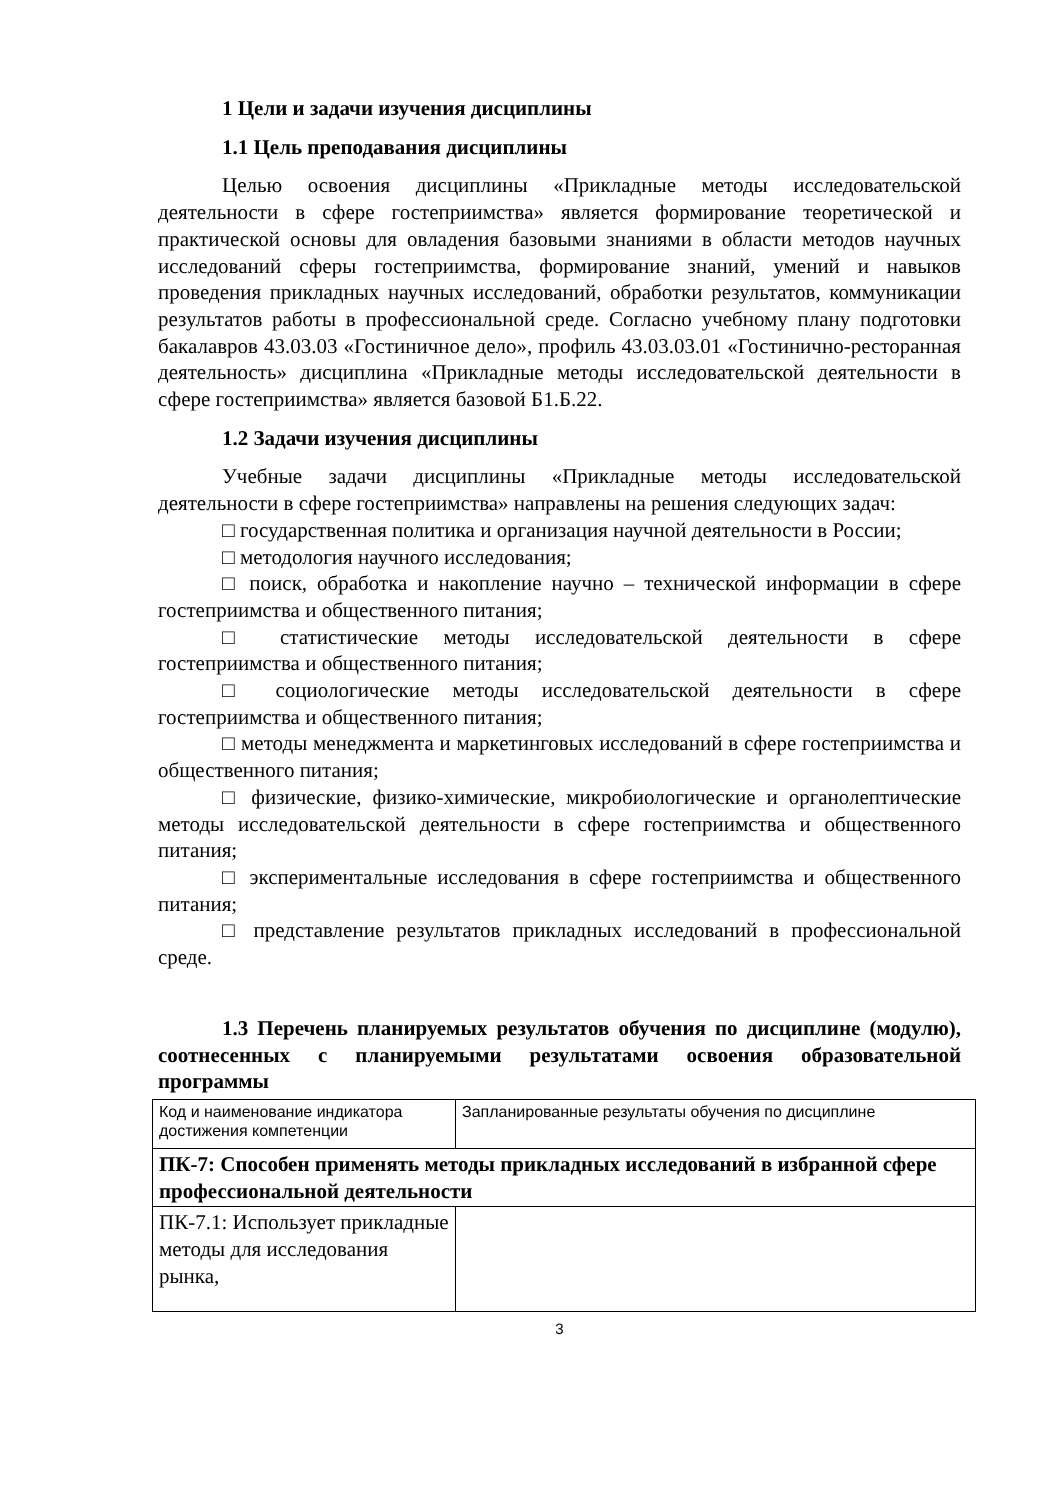1 Цели и задачи изучения дисциплины
1.1 Цель преподавания дисциплины
Целью освоения дисциплины «Прикладные методы исследовательской деятельности в сфере гостеприимства» является формирование теоретической и практической основы для овладения базовыми знаниями в области методов научных исследований сферы гостеприимства, формирование знаний, умений и навыков проведения прикладных научных исследований, обработки результатов, коммуникации результатов работы в профессиональной среде. Согласно учебному плану подготовки бакалавров 43.03.03 «Гостиничное дело», профиль 43.03.03.01 «Гостинично-ресторанная деятельность» дисциплина «Прикладные методы исследовательской деятельности в сфере гостеприимства» является базовой Б1.Б.22.
1.2 Задачи изучения дисциплины
Учебные задачи дисциплины «Прикладные методы исследовательской деятельности в сфере гостеприимства» направлены на решения следующих задач:
□ государственная политика и организация научной деятельности в России;
□ методология научного исследования;
□ поиск, обработка и накопление научно – технической информации в сфере гостеприимства и общественного питания;
□ статистические методы исследовательской деятельности в сфере гостеприимства и общественного питания;
□ социологические методы исследовательской деятельности в сфере гостеприимства и общественного питания;
□ методы менеджмента и маркетинговых исследований в сфере гостеприимства и общественного питания;
□ физические, физико-химические, микробиологические и органолептические методы исследовательской деятельности в сфере гостеприимства и общественного питания;
□ экспериментальные исследования в сфере гостеприимства и общественного питания;
□ представление результатов прикладных исследований в профессиональной среде.
1.3 Перечень планируемых результатов обучения по дисциплине (модулю), соотнесенных с планируемыми результатами освоения образовательной программы
| Код и наименование индикатора достижения компетенции | Запланированные результаты обучения по дисциплине |
| ПК-7: Способен применять методы прикладных исследований в избранной сфере профессиональной деятельности | |
| ПК-7.1: Использует прикладные методы для исследования рынка, | |
3